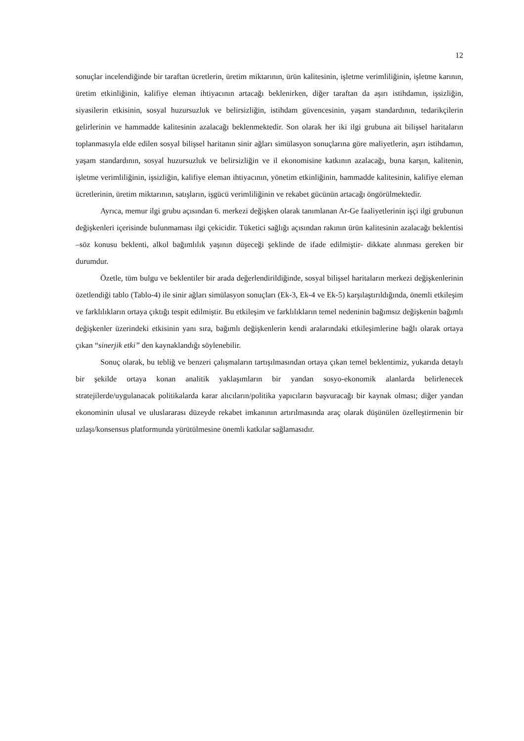12
sonuçlar incelendiğinde bir taraftan ücretlerin, üretim miktarının, ürün kalitesinin, işletme verimliliğinin, işletme karının, üretim etkinliğinin, kalifiye eleman ihtiyacının artacağı beklenirken, diğer taraftan da aşırı istihdamın, işsizliğin, siyasilerin etkisinin, sosyal huzursuzluk ve belirsizliğin, istihdam güvencesinin, yaşam standardının, tedarikçilerin gelirlerinin ve hammadde kalitesinin azalacağı beklenmektedir. Son olarak her iki ilgi grubuna ait bilişsel haritaların toplanmasıyla elde edilen sosyal bilişsel haritanın sinir ağları simülasyon sonuçlarına göre maliyetlerin, aşırı istihdamın, yaşam standardının, sosyal huzursuzluk ve belirsizliğin ve il ekonomisine katkının azalacağı, buna karşın, kalitenin, işletme verimliliğinin, işsizliğin, kalifiye eleman ihtiyacının, yönetim etkinliğinin, hammadde kalitesinin, kalifiye eleman ücretlerinin, üretim miktarının, satışların, işgücü verimliliğinin ve rekabet gücünün artacağı öngörülmektedir.
Ayrıca, memur ilgi grubu açısından 6. merkezi değişken olarak tanımlanan Ar-Ge faaliyetlerinin işçi ilgi grubunun değişkenleri içerisinde bulunmaması ilgi çekicidir. Tüketici sağlığı açısından rakının ürün kalitesinin azalacağı beklentisi –söz konusu beklenti, alkol bağımlılık yaşının düşeceği şeklinde de ifade edilmiştir- dikkate alınması gereken bir durumdur.
Özetle, tüm bulgu ve beklentiler bir arada değerlendirildiğinde, sosyal bilişsel haritaların merkezi değişkenlerinin özetlendiği tablo (Tablo-4) ile sinir ağları simülasyon sonuçları (Ek-3, Ek-4 ve Ek-5) karşılaştırıldığında, önemli etkileşim ve farklılıkların ortaya çıktığı tespit edilmiştir. Bu etkileşim ve farklılıkların temel nedeninin bağımsız değişkenin bağımlı değişkenler üzerindeki etkisinin yanı sıra, bağımlı değişkenlerin kendi aralarındaki etkileşimlerine bağlı olarak ortaya çıkan “sinerjik etki” den kaynaklandığı söylenebilir.
Sonuç olarak, bu tebliğ ve benzeri çalışmaların tartışılmasından ortaya çıkan temel beklentimiz, yukarıda detaylı bir şekilde ortaya konan analitik yaklaşımların bir yandan sosyo-ekonomik alanlarda belirlenecek stratejilerde/uygulanacak politikalarda karar alıcıların/politika yapıcıların başvuracağı bir kaynak olması; diğer yandan ekonominin ulusal ve uluslararası düzeyde rekabet imkanının artırılmasında araç olarak düşünülen özelleştirmenin bir uzlaşı/konsensus platformunda yürütülmesine önemli katkılar sağlamasıdır.